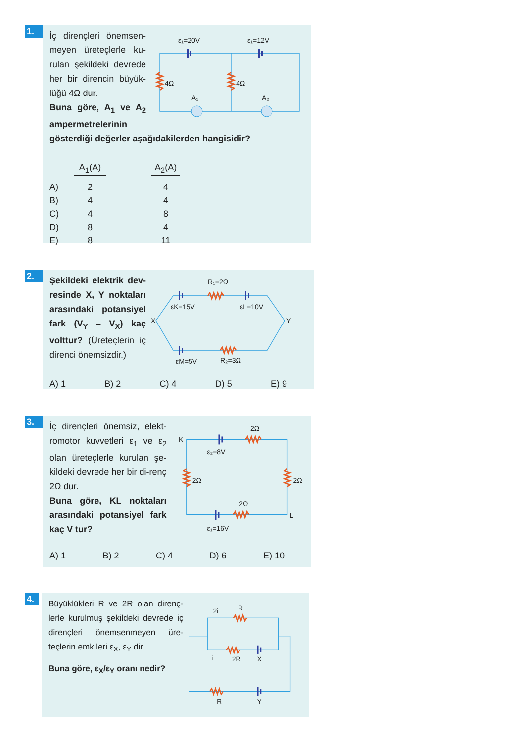1.
İç dirençleri önemsen-meyen üreteçlerle ku-rulan şekildeki devrede her bir direncin büyük-lüğü 4Ω dur.
Buna göre, A<sub>1</sub> ve A<sub>2</sub> ampermetrelerinin
ε₁=20V
ε₁=12V
4Ω
4Ω
A₁
A₂
gösterdiği değerler aşağıdakilerden hangisidir?
| | A<sub>1</sub>(A) | | A<sub>2</sub>(A) |
| --- | --- | --- | --- |
| A) | 2 | | 4 |
| B) | 4 | | 4 |
| C) | 4 | | 8 |
| D) | 8 | | 4 |
| E) | 8 | | 11 |
2.
Şekildeki elektrik dev-resinde X, Y noktaları arasındaki potansiyel fark (V<sub>Y</sub> – V<sub>X</sub>) kaç volttur? (Üreteçlerin iç direnci önemsizdir.)
R₁=2Ω
εK=15V
εL=10V
X
Y
εM=5V
R₂=3Ω
A) 1 B) 2 C) 4 D) 5 E) 9
3.
İç dirençleri önemsiz, elekt-romotor kuvvetleri ε<sub>1</sub> ve ε<sub>2</sub> olan üreteçlerle kurulan şe-kildeki devrede her bir di-renç 2Ω dur.
Buna göre, KL noktaları arasındaki potansiyel fark kaç V tur?
K
2Ω
ε₂=8V
2Ω
2Ω
2Ω
L
ε₁=16V
A) 1 B) 2 C) 4 D) 6 E) 10
4.
Büyüklükleri R ve 2R olan direnç-lerle kurulmuş şekildeki devrede iç dirençleri önemsenmeyen üre-teçlerin emk leri ε<sub>X</sub>, ε<sub>Y</sub> dir.
Buna göre, ε<sub>X</sub>/ε<sub>Y</sub> oranı nedir?
2i
R
i
2R
X
R
Y